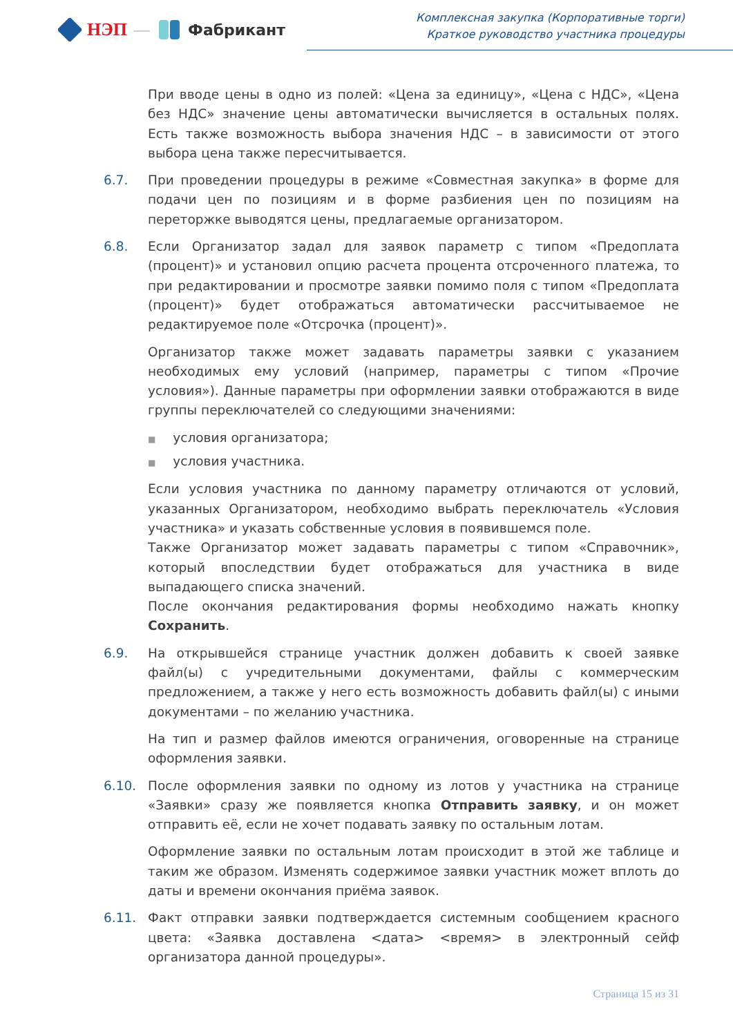НЭП — Фабрикант
Комплексная закупка (Корпоративные торги)
Краткое руководство участника процедуры
При вводе цены в одно из полей: «Цена за единицу», «Цена с НДС», «Цена без НДС» значение цены автоматически вычисляется в остальных полях. Есть также возможность выбора значения НДС – в зависимости от этого выбора цена также пересчитывается.
6.7. При проведении процедуры в режиме «Совместная закупка» в форме для подачи цен по позициям и в форме разбиения цен по позициям на переторжке выводятся цены, предлагаемые организатором.
6.8. Если Организатор задал для заявок параметр с типом «Предоплата (процент)» и установил опцию расчета процента отсроченного платежа, то при редактировании и просмотре заявки помимо поля с типом «Предоплата (процент)» будет отображаться автоматически рассчитываемое не редактируемое поле «Отсрочка (процент)».
Организатор также может задавать параметры заявки с указанием необходимых ему условий (например, параметры с типом «Прочие условия»). Данные параметры при оформлении заявки отображаются в виде группы переключателей со следующими значениями:
■ условия организатора;
■ условия участника.
Если условия участника по данному параметру отличаются от условий, указанных Организатором, необходимо выбрать переключатель «Условия участника» и указать собственные условия в появившемся поле.
Также Организатор может задавать параметры с типом «Справочник», который впоследствии будет отображаться для участника в виде выпадающего списка значений.
После окончания редактирования формы необходимо нажать кнопку Сохранить.
6.9. На открывшейся странице участник должен добавить к своей заявке файл(ы) с учредительными документами, файлы с коммерческим предложением, а также у него есть возможность добавить файл(ы) с иными документами – по желанию участника.
На тип и размер файлов имеются ограничения, оговоренные на странице оформления заявки.
6.10. После оформления заявки по одному из лотов у участника на странице «Заявки» сразу же появляется кнопка Отправить заявку, и он может отправить её, если не хочет подавать заявку по остальным лотам.
Оформление заявки по остальным лотам происходит в этой же таблице и таким же образом. Изменять содержимое заявки участник может вплоть до даты и времени окончания приёма заявок.
6.11. Факт отправки заявки подтверждается системным сообщением красного цвета: «Заявка доставлена <дата> <время> в электронный сейф организатора данной процедуры».
Страница 15 из 31